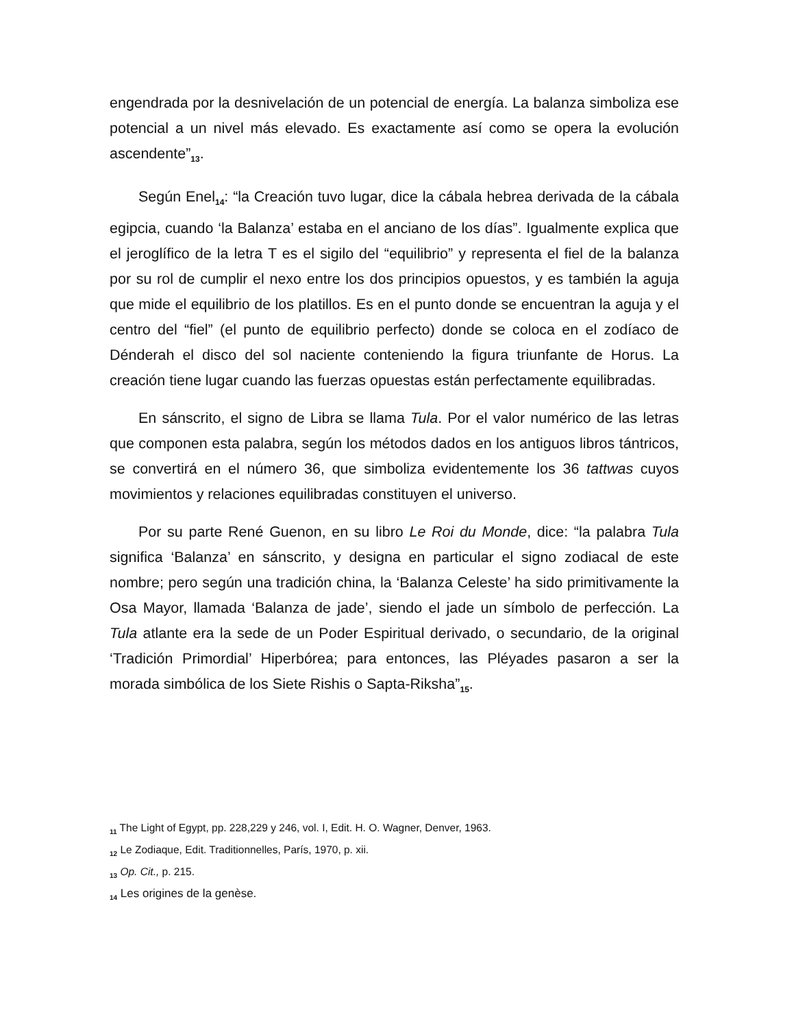engendrada por la desnivelación de un potencial de energía. La balanza simboliza ese potencial a un nivel más elevado. Es exactamente así como se opera la evolución ascendente”<sub>13</sub>.
Según Enel<sub>14</sub>: “la Creación tuvo lugar, dice la cábala hebrea derivada de la cábala egipcia, cuando ‘la Balanza’ estaba en el anciano de los días”. Igualmente explica que el jeroglífico de la letra T es el sigilo del “equilibrio” y representa el fiel de la balanza por su rol de cumplir el nexo entre los dos principios opuestos, y es también la aguja que mide el equilibrio de los platillos. Es en el punto donde se encuentran la aguja y el centro del “fiel” (el punto de equilibrio perfecto) donde se coloca en el zodíaco de Dénderah el disco del sol naciente conteniendo la figura triunfante de Horus. La creación tiene lugar cuando las fuerzas opuestas están perfectamente equilibradas.
En sánscrito, el signo de Libra se llama Tula. Por el valor numérico de las letras que componen esta palabra, según los métodos dados en los antiguos libros tántricos, se convertirá en el número 36, que simboliza evidentemente los 36 tattwas cuyos movimientos y relaciones equilibradas constituyen el universo.
Por su parte René Guenon, en su libro Le Roi du Monde, dice: “la palabra Tula significa ‘Balanza’ en sánscrito, y designa en particular el signo zodiacal de este nombre; pero según una tradición china, la ‘Balanza Celeste’ ha sido primitivamente la Osa Mayor, llamada ‘Balanza de jade’, siendo el jade un símbolo de perfección. La Tula atlante era la sede de un Poder Espiritual derivado, o secundario, de la original ‘Tradición Primordial’ Hiperbórea; para entonces, las Pléyades pasaron a ser la morada simbólica de los Siete Rishis o Sapta-Riksha”<sub>15</sub>.
<sub>11</sub> The Light of Egypt, pp. 228,229 y 246, vol. I, Edit. H. O. Wagner, Denver, 1963.
<sub>12</sub> Le Zodiaque, Edit. Traditionnelles, París, 1970, p. xii.
<sub>13</sub> Op. Cit., p. 215.
<sub>14</sub> Les origines de la genèse.